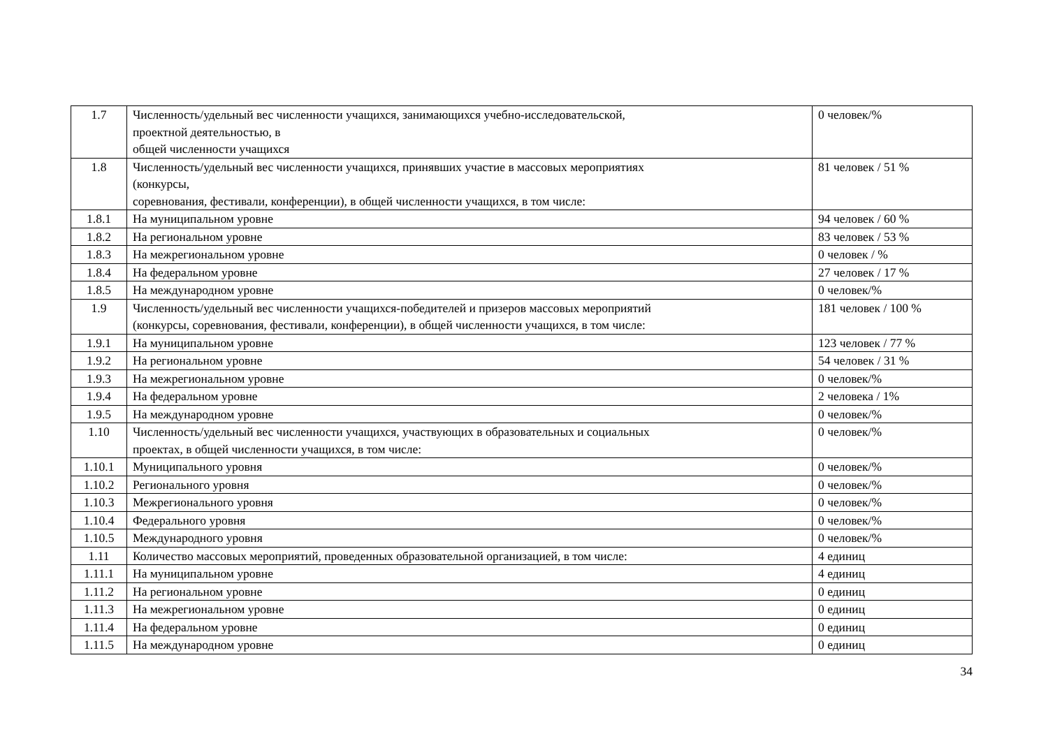| 1.7 | Численность/удельный вес численности учащихся, занимающихся учебно-исследовательской, проектной деятельностью, в общей численности учащихся | 0 человек/% |
| 1.8 | Численность/удельный вес численности учащихся, принявших участие в массовых мероприятиях (конкурсы, соревнования, фестивали, конференции), в общей численности учащихся, в том числе: | 81 человек / 51 % |
| 1.8.1 | На муниципальном уровне | 94 человек / 60 % |
| 1.8.2 | На региональном уровне | 83 человек / 53 % |
| 1.8.3 | На межрегиональном уровне | 0 человек / % |
| 1.8.4 | На федеральном уровне | 27 человек / 17 % |
| 1.8.5 | На международном уровне | 0 человек/% |
| 1.9 | Численность/удельный вес численности учащихся-победителей и призеров массовых мероприятий (конкурсы, соревнования, фестивали, конференции), в общей численности учащихся, в том числе: | 181 человек / 100 % |
| 1.9.1 | На муниципальном уровне | 123 человек / 77 % |
| 1.9.2 | На региональном уровне | 54 человек / 31 % |
| 1.9.3 | На межрегиональном уровне | 0 человек/% |
| 1.9.4 | На федеральном уровне | 2 человека / 1% |
| 1.9.5 | На международном уровне | 0 человек/% |
| 1.10 | Численность/удельный вес численности учащихся, участвующих в образовательных и социальных проектах, в общей численности учащихся, в том числе: | 0 человек/% |
| 1.10.1 | Муниципального уровня | 0 человек/% |
| 1.10.2 | Регионального уровня | 0 человек/% |
| 1.10.3 | Межрегионального уровня | 0 человек/% |
| 1.10.4 | Федерального уровня | 0 человек/% |
| 1.10.5 | Международного уровня | 0 человек/% |
| 1.11 | Количество массовых мероприятий, проведенных образовательной организацией, в том числе: | 4 единиц |
| 1.11.1 | На муниципальном уровне | 4 единиц |
| 1.11.2 | На региональном уровне | 0 единиц |
| 1.11.3 | На межрегиональном уровне | 0 единиц |
| 1.11.4 | На федеральном уровне | 0 единиц |
| 1.11.5 | На международном уровне | 0 единиц |
34